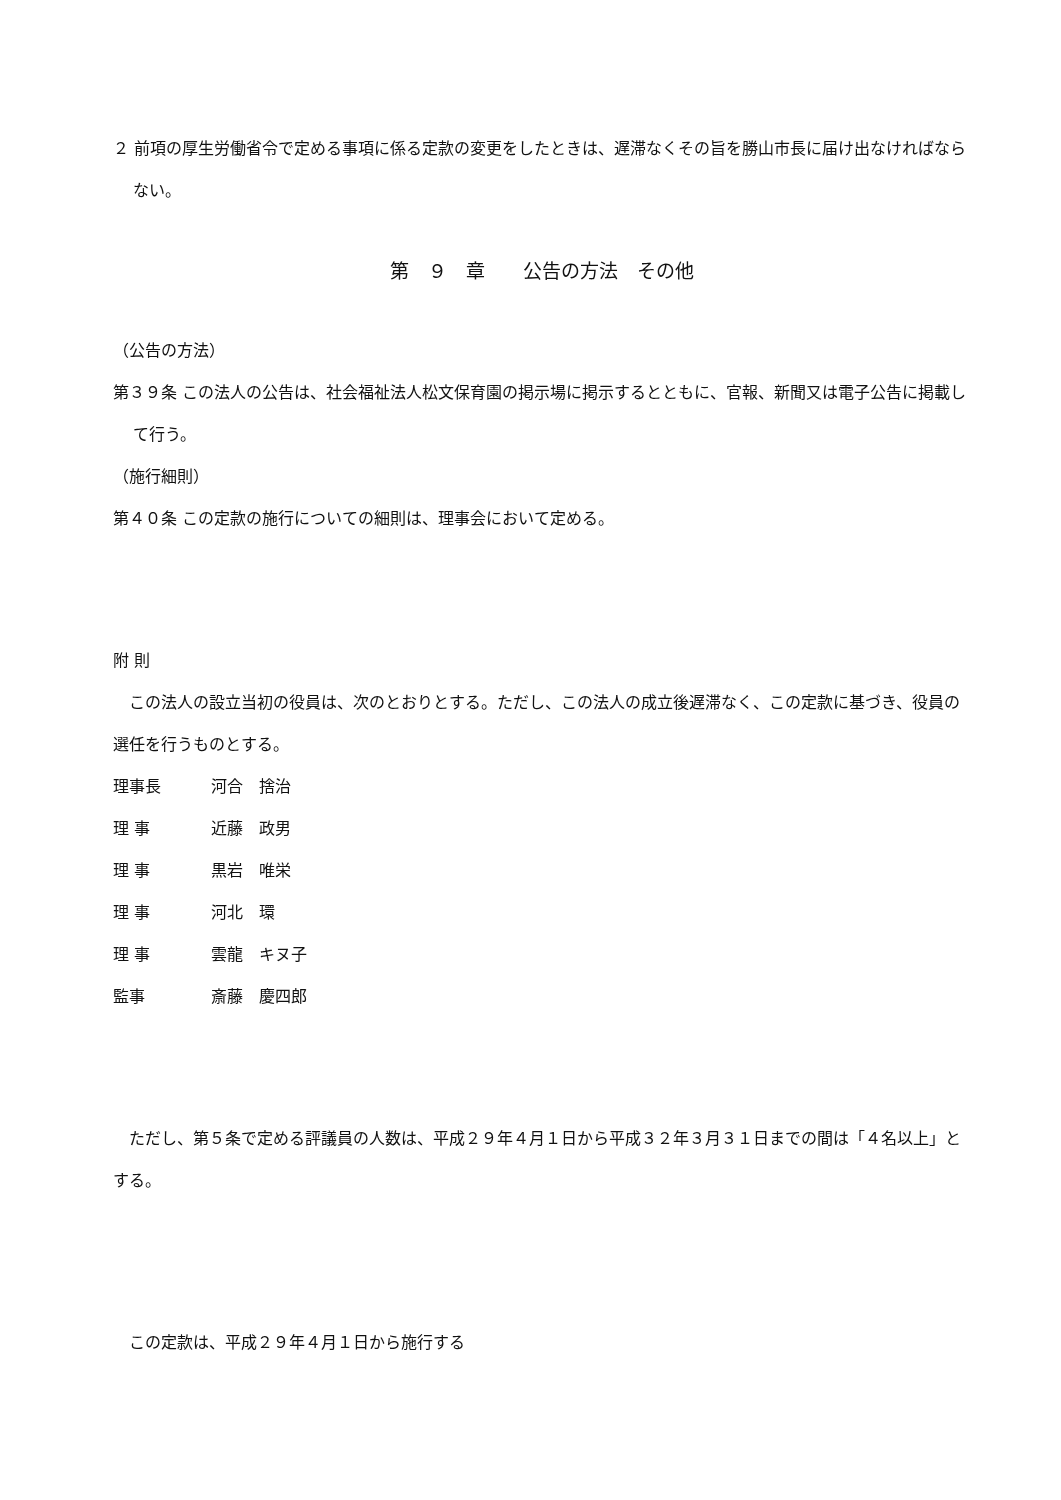２ 前項の厚生労働省令で定める事項に係る定款の変更をしたときは、遅滞なくその旨を勝山市長に届け出なければならない。
第　９　章　　公告の方法　その他
（公告の方法）
第３９条 この法人の公告は、社会福祉法人松文保育園の掲示場に掲示するとともに、官報、新聞又は電子公告に掲載して行う。
（施行細則）
第４０条 この定款の施行についての細則は、理事会において定める。
附 則
　この法人の設立当初の役員は、次のとおりとする。ただし、この法人の成立後遅滞なく、この定款に基づき、役員の選任を行うものとする。
理事長 河合　捨治
理 事 近藤　政男
理 事 黒岩　唯栄
理 事 河北　環
理 事 雲龍　キヌ子
監事 斎藤　慶四郎
　ただし、第５条で定める評議員の人数は、平成２９年４月１日から平成３２年３月３１日までの間は「４名以上」とする。
　この定款は、平成２９年４月１日から施行する